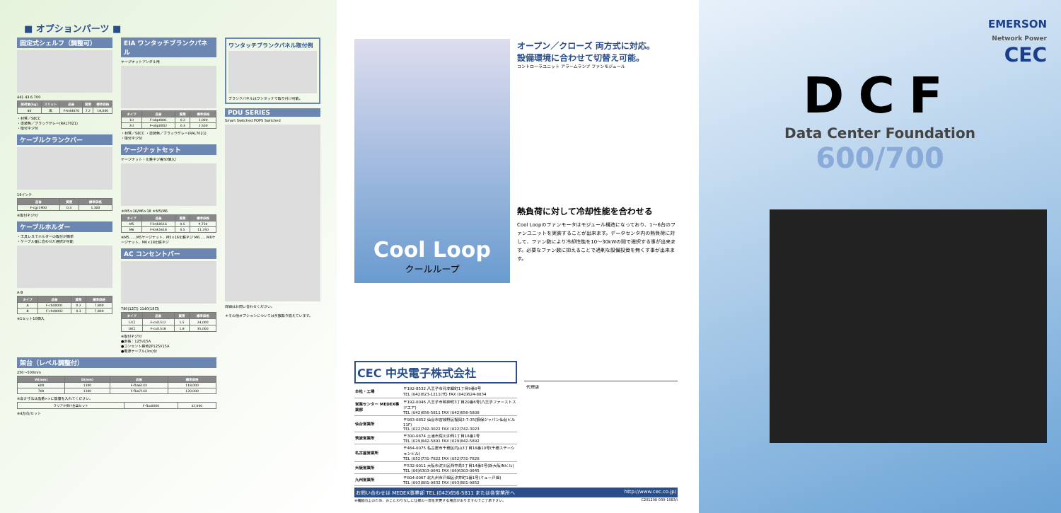■ オプションパーツ ■
固定式シェルフ（調整可）
441 43.6 700
| 耐荷重(kg) | スリット | 品番 | 質量 | 標準価格 |
| --- | --- | --- | --- | --- |
| 40 | 無 | F-kst4070 | 7.2 | 18,000 |
・材質／SECC
・塗装色／ブラックグレー(RAL7021)
・取付ネジ付
ケーブルクランクバー
19インチ
| 品番 | 質量 | 標準価格 |
| --- | --- | --- |
| F-cgc1900 | 0.3 | 1,300 |
※取付ネジ付
ケーブルホルダー
・工具レスでホルダーの取付が簡単
・ケーブル量に合わせた選択が可能
A B
| タイプ | 品番 | 質量 | 標準価格 |
| --- | --- | --- | --- |
| A | F-chd0001 | 0.2 | 7,800 |
| B | F-chd0002 | 0.3 | 7,800 |
※1セット10個入
EIA ワンタッチブランクパネル
ケージナットアングル用
| タイプ | 品番 | 質量 | 標準価格 |
| --- | --- | --- | --- |
| 1U | F-obp0001 | 0.2 | 2,000 |
| 2U | F-obp0002 | 0.3 | 2,500 |
・材質／SECC ・塗装色／ブラックグレー(RAL7021)
・取付ネジ付
ケージナットセット
ケージナット・化粧ネジ各50個入）
＊M5×16/M6×18 ＊M5/M6
| タイプ | 品番 | 質量 | 標準価格 |
| --- | --- | --- | --- |
| M5 | F-knk0516 | 0.5 | 9,750 |
| M6 | F-knk1618 | 0.5 | 11,250 |
※M5……M5ケージナット、M5×16化粧ネジ M6……M6ケージナット、M6×18化粧ネジ
AC コンセントバー
780(12口) 1140(18口)
| タイプ | 品番 | 質量 | 標準価格 |
| --- | --- | --- | --- |
| 12口 | F-coi1512 | 1.5 | 24,000 |
| 18口 | F-coi1518 | 1.8 | 35,000 |
※取付ネジ付
●定格：125V15A
●コンセント接地2P125V15A
●電源ケーブル(3m)付
ワンタッチブランクパネル取付例
ブランクパネルはワンタッチで取り付け可能。
PDU SERIES
Smart Switched POPS Switched
詳細はお問い合わせください。
＊その他オプションについては多数取り揃えています。
架台（レベル調整付）
250～500mm
| W(mm) | D(mm) | 品番 | 標準価格 |
| --- | --- | --- | --- |
| 600 | 1100 | F-fba61XX | 118,000 |
| 700 | 1100 | F-fba71XX | 120,000 |
※高さ寸法は品番××に数値を入れてください。
| フリアク受け金具セット | F-fbu0000 | 32,000 |
※4方向/セット
Cool Loop
クールループ
オープン／クローズ 両方式に対応。
設備環境に合わせて切替え可能。
コントローラユニット アラームランプ ファンモジュール
熱負荷に対して冷却性能を合わせる
Cool Loopのファンモータはモジュール構造になっており、1～6台のファンユニットを実装することが出来ます。データセンタ内の熱負荷に対して、ファン数により冷却性能を10～30kWの間で選択する事が出来ます。必要なファン数に抑えることで過剰な設備投資を無くす事が出来ます。
CEC 中央電子株式会社
| 本社・工場 | 〒192-8532 八王子市元本郷町1丁目9番9号 TEL (042)623-1211(代) FAX (042)624-8834 |
| 営業センター MEDEX事業部 | 〒192-0046 八王子市明神町3丁目20番6号(八王子ファーストスクエア) TEL (042)656-5811 FAX (042)656-5808 |
| 仙台営業所 | 〒983-0852 仙台市宮城野区榴岡3-7-35(損保ジャパン仙台ビル11F) TEL (022)742-3022 FAX (022)742-3023 |
| 筑波営業所 | 〒300-0874 土浦市荒川沖西1丁目18番1号 TEL (029)842-5891 FAX (029)842-5892 |
| 名古屋営業所 | 〒464-0075 名古屋市千種区内山3丁目18番10号(千種ステーションビル) TEL (052)731-7822 FAX (052)731-7828 |
| 大阪営業所 | 〒532-0011 大阪市淀川区西中島5丁目14番5号(新大阪INビル) TEL (06)6303-0641 FAX (06)6303-0645 |
| 九州営業所 | 〒804-0067 北九州市戸畑区汐井町1番1号(ミュー戸畑) TEL (093)881-9832 FAX (093)881-9852 |
代理店
お問い合わせは MEDEX事業部 TEL.(042)656-5811 または各営業所へ http://www.cec.co.jp/
※機能向上のため、おことわりなしに仕様の一部を変更する場合がありますのでご了承下さい。 C201208-030-1083/i
EMERSON
Network Power
CEC
DCF
Data Center Foundation
600/700